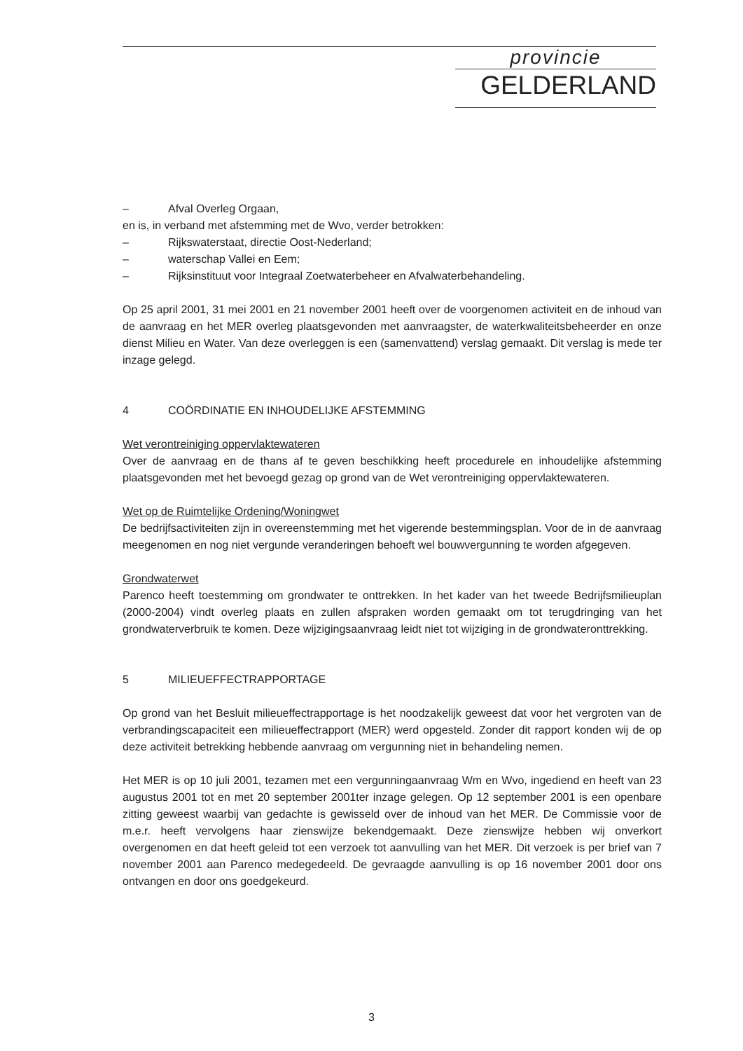provincie
GELDERLAND
– Afval Overleg Orgaan,
en is, in verband met afstemming met de Wvo, verder betrokken:
– Rijkswaterstaat, directie Oost-Nederland;
– waterschap Vallei en Eem;
– Rijksinstituut voor Integraal Zoetwaterbeheer en Afvalwaterbehandeling.
Op 25 april 2001, 31 mei 2001 en 21 november 2001 heeft over de voorgenomen activiteit en de inhoud van de aanvraag en het MER overleg plaatsgevonden met aanvraagster, de waterkwaliteitsbeheerder en onze dienst Milieu en Water. Van deze overleggen is een (samenvattend) verslag gemaakt. Dit verslag is mede ter inzage gelegd.
4 COÖRDINATIE EN INHOUDELIJKE AFSTEMMING
Wet verontreiniging oppervlaktewateren
Over de aanvraag en de thans af te geven beschikking heeft procedurele en inhoudelijke afstemming plaatsgevonden met het bevoegd gezag op grond van de Wet verontreiniging oppervlaktewateren.
Wet op de Ruimtelijke Ordening/Woningwet
De bedrijfsactiviteiten zijn in overeenstemming met het vigerende bestemmingsplan. Voor de in de aanvraag meegenomen en nog niet vergunde veranderingen behoeft wel bouwvergunning te worden afgegeven.
Grondwaterwet
Parenco heeft toestemming om grondwater te onttrekken. In het kader van het tweede Bedrijfsmilieuplan (2000-2004) vindt overleg plaats en zullen afspraken worden gemaakt om tot terugdringing van het grondwaterverbruik te komen. Deze wijzigingsaanvraag leidt niet tot wijziging in de grondwateronttrekking.
5 MILIEUEFFECTRAPPORTAGE
Op grond van het Besluit milieueffectrapportage is het noodzakelijk geweest dat voor het vergroten van de verbrandingscapaciteit een milieueffectrapport (MER) werd opgesteld. Zonder dit rapport konden wij de op deze activiteit betrekking hebbende aanvraag om vergunning niet in behandeling nemen.
Het MER is op 10 juli 2001, tezamen met een vergunningaanvraag Wm en Wvo, ingediend en heeft van 23 augustus 2001 tot en met 20 september 2001ter inzage gelegen. Op 12 september 2001 is een openbare zitting geweest waarbij van gedachte is gewisseld over de inhoud van het MER. De Commissie voor de m.e.r. heeft vervolgens haar zienswijze bekendgemaakt. Deze zienswijze hebben wij onverkort overgenomen en dat heeft geleid tot een verzoek tot aanvulling van het MER. Dit verzoek is per brief van 7 november 2001 aan Parenco medegedeeld. De gevraagde aanvulling is op 16 november 2001 door ons ontvangen en door ons goedgekeurd.
3